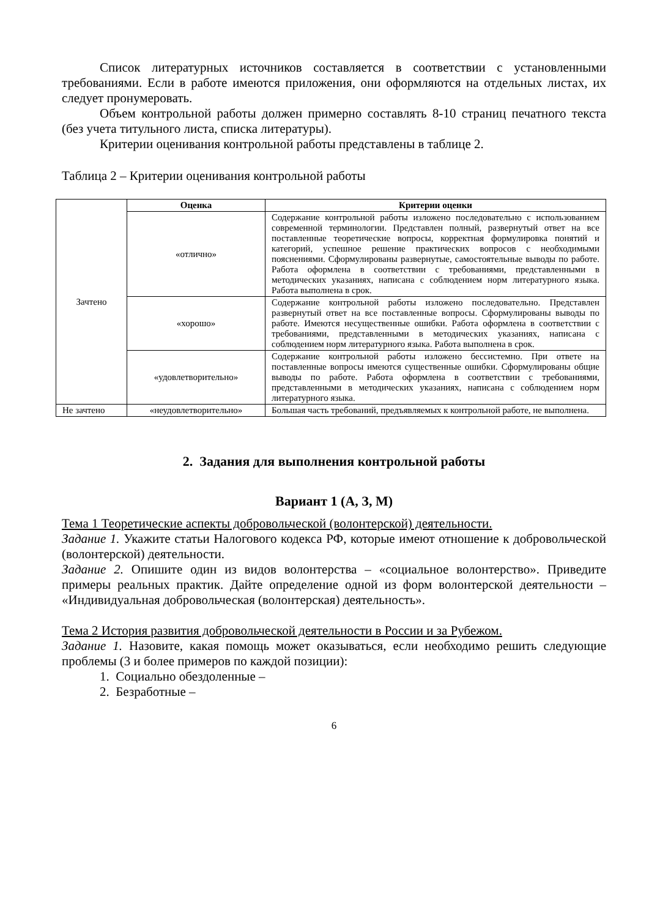Список литературных источников составляется в соответствии с установленными требованиями. Если в работе имеются приложения, они оформляются на отдельных листах, их следует пронумеровать.
Объем контрольной работы должен примерно составлять 8-10 страниц печатного текста (без учета титульного листа, списка литературы).
Критерии оценивания контрольной работы представлены в таблице 2.
Таблица 2 – Критерии оценивания контрольной работы
| Зачтено | Оценка | Критерии оценки |
| | «отлично» | Содержание контрольной работы изложено последовательно с использованием современной терминологии. Представлен полный, развернутый ответ на все поставленные теоретические вопросы, корректная формулировка понятий и категорий, успешное решение практических вопросов с необходимыми пояснениями. Сформулированы развернутые, самостоятельные выводы по работе. Работа оформлена в соответствии с требованиями, представленными в методических указаниях, написана с соблюдением норм литературного языка. Работа выполнена в срок. |
| | «хорошо» | Содержание контрольной работы изложено последовательно. Представлен развернутый ответ на все поставленные вопросы. Сформулированы выводы по работе. Имеются несущественные ошибки. Работа оформлена в соответствии с требованиями, представленными в методических указаниях, написана с соблюдением норм литературного языка. Работа выполнена в срок. |
| | «удовлетворительно» | Содержание контрольной работы изложено бессистемно. При ответе на поставленные вопросы имеются существенные ошибки. Сформулированы общие выводы по работе. Работа оформлена в соответствии с требованиями, представленными в методических указаниях, написана с соблюдением норм литературного языка. |
| Не зачтено | «неудовлетворительно» | Большая часть требований, предъявляемых к контрольной работе, не выполнена. |
2. Задания для выполнения контрольной работы
Вариант 1 (А, З, М)
Тема 1 Теоретические аспекты добровольческой (волонтерской) деятельности.
Задание 1. Укажите статьи Налогового кодекса РФ, которые имеют отношение к добровольческой (волонтерской) деятельности.
Задание 2. Опишите один из видов волонтерства – «социальное волонтерство». Приведите примеры реальных практик. Дайте определение одной из форм волонтерской деятельности – «Индивидуальная добровольческая (волонтерская) деятельность».
Тема 2 История развития добровольческой деятельности в России и за Рубежом.
Задание 1. Назовите, какая помощь может оказываться, если необходимо решить следующие проблемы (3 и более примеров по каждой позиции):
1. Социально обездоленные –
2. Безработные –
6